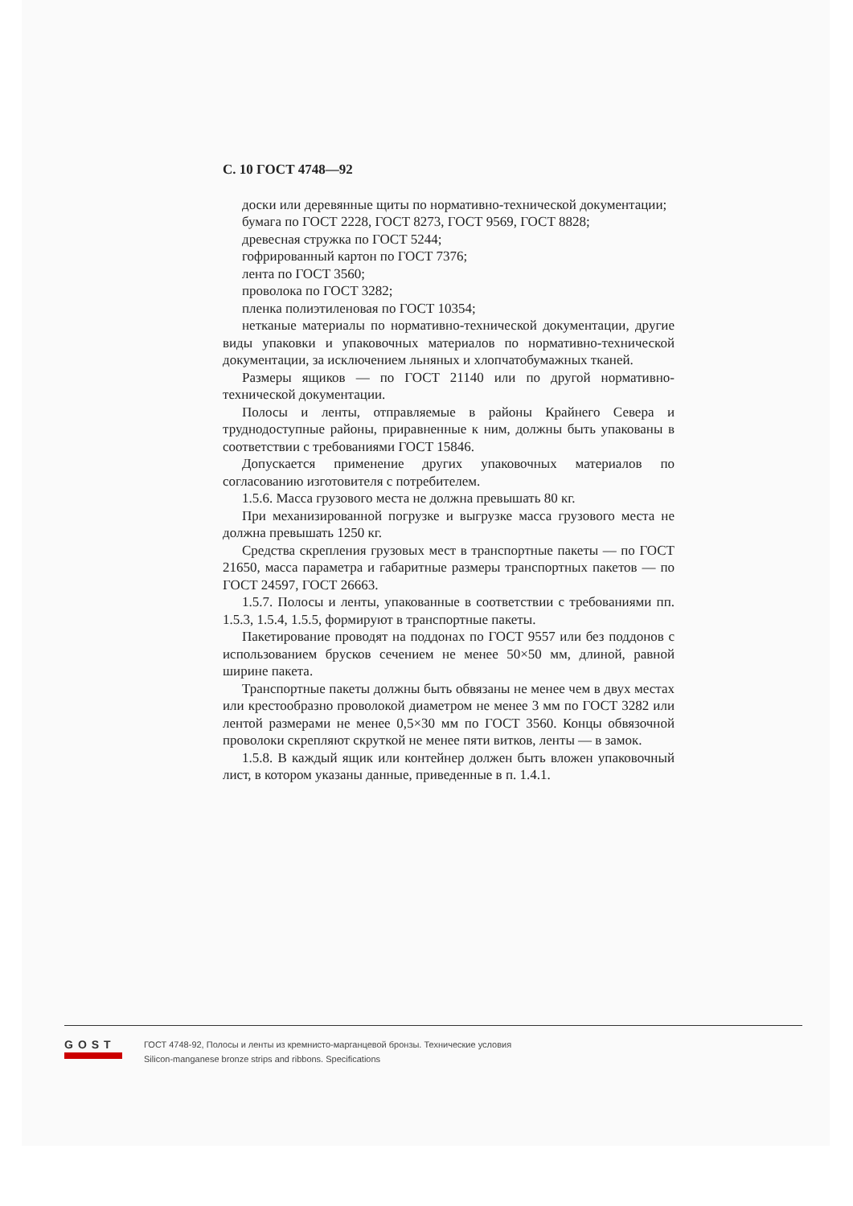С. 10 ГОСТ 4748—92
доски или деревянные щиты по нормативно-технической документации;
бумага по ГОСТ 2228, ГОСТ 8273, ГОСТ 9569, ГОСТ 8828;
древесная стружка по ГОСТ 5244;
гофрированный картон по ГОСТ 7376;
лента по ГОСТ 3560;
проволока по ГОСТ 3282;
пленка полиэтиленовая по ГОСТ 10354;
нетканые материалы по нормативно-технической документации, другие виды упаковки и упаковочных материалов по нормативно-технической документации, за исключением льняных и хлопчатобумажных тканей.
Размеры ящиков — по ГОСТ 21140 или по другой нормативно-технической документации.
Полосы и ленты, отправляемые в районы Крайнего Севера и труднодоступные районы, приравненные к ним, должны быть упакованы в соответствии с требованиями ГОСТ 15846.
Допускается применение других упаковочных материалов по согласованию изготовителя с потребителем.
1.5.6. Масса грузового места не должна превышать 80 кг.
При механизированной погрузке и выгрузке масса грузового места не должна превышать 1250 кг.
Средства скрепления грузовых мест в транспортные пакеты — по ГОСТ 21650, масса параметра и габаритные размеры транспортных пакетов — по ГОСТ 24597, ГОСТ 26663.
1.5.7. Полосы и ленты, упакованные в соответствии с требованиями пп. 1.5.3, 1.5.4, 1.5.5, формируют в транспортные пакеты.
Пакетирование проводят на поддонах по ГОСТ 9557 или без поддонов с использованием брусков сечением не менее 50×50 мм, длиной, равной ширине пакета.
Транспортные пакеты должны быть обвязаны не менее чем в двух местах или крестообразно проволокой диаметром не менее 3 мм по ГОСТ 3282 или лентой размерами не менее 0,5×30 мм по ГОСТ 3560. Концы обвязочной проволоки скрепляют скруткой не менее пяти витков, ленты — в замок.
1.5.8. В каждый ящик или контейнер должен быть вложен упаковочный лист, в котором указаны данные, приведенные в п. 1.4.1.
GOST
ГОСТ 4748-92, Полосы и ленты из кремнисто-марганцевой бронзы. Технические условия
Silicon-manganese bronze strips and ribbons. Specifications